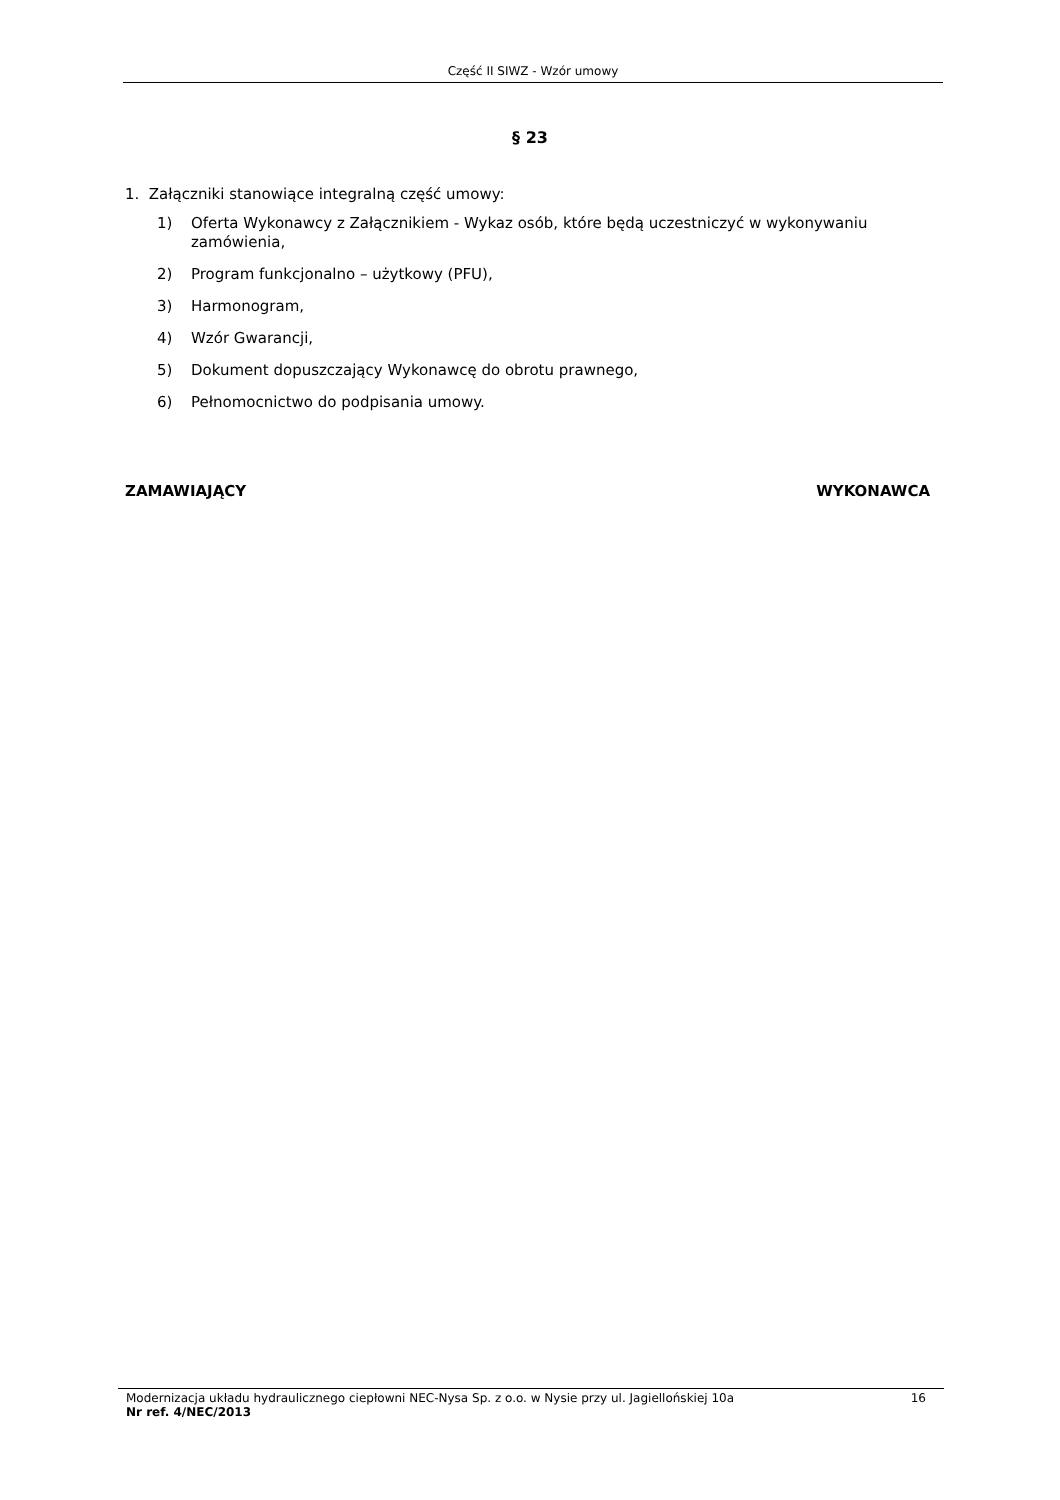Część II SIWZ - Wzór umowy
§ 23
1. Załączniki stanowiące integralną część umowy:
1) Oferta Wykonawcy z Załącznikiem - Wykaz osób, które będą uczestniczyć w wykonywaniu zamówienia,
2) Program funkcjonalno – użytkowy (PFU),
3) Harmonogram,
4) Wzór Gwarancji,
5) Dokument dopuszczający Wykonawcę do obrotu prawnego,
6) Pełnomocnictwo do podpisania umowy.
ZAMAWIAJĄCY WYKONAWCA
Modernizacja układu hydraulicznego ciepłowni NEC-Nysa Sp. z o.o. w Nysie przy ul. Jagiellońskiej 10a 16
Nr ref. 4/NEC/2013